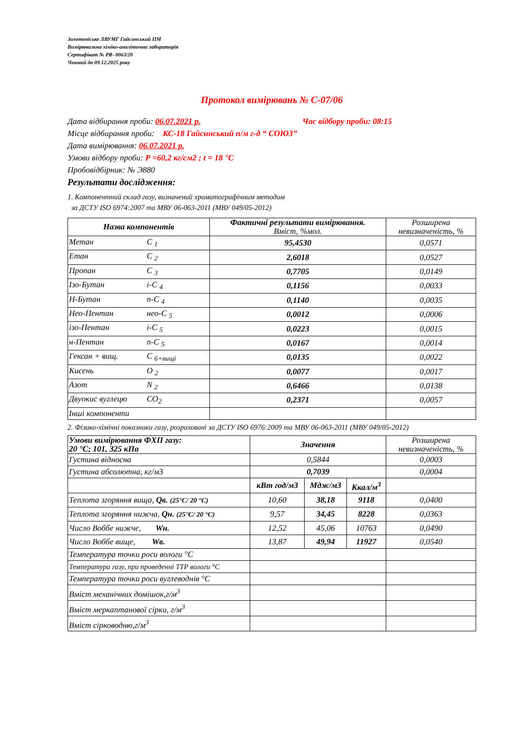Золотоніське ЛВУМГ Гайсинський ПМ
Вимірювальна хіміко-аналітична лабораторія
Сертифікат № РЯ- 0063/20
Чинний до 09.12.2025 року
Протокол вимірювань № С-07/06
Дата відбирання проби: 06.07.2021 р. Час відбору проби: 08:15
Місце відбирання проби: КС-18 Гайсинський п/м г-д “ СОЮЗ”
Дата вимірювання: 06.07.2021 р.
Умови відбору проби: Р =60,2 кг/см2 ; t = 18 °С
Пробовідбірник: № Э880
Результати дослідження:
1. Компонентний склад газу, визначений хроматографічним методом
за ДСТУ ISO 6974:2007 та МВУ 06-063-2011 (МВУ 049/05-2012)
| Назва компонентів | Фактичні результати вимірювання. Вміст, %мол. | Розширена невизначеність, % |
| Метан С <sub>1</sub> | 95,4530 | 0,0571 |
| Етан С <sub>2</sub> | 2,6018 | 0,0527 |
| Пропан С <sub>3</sub> | 0,7705 | 0,0149 |
| Ізо-Бутан і-С <sub>4</sub> | 0,1156 | 0,0033 |
| Н-Бутан n-С <sub>4</sub> | 0,1140 | 0,0035 |
| Нео-Пентан нео-С <sub>5</sub> | 0,0012 | 0,0006 |
| ізо-Пентан і-С <sub>5</sub> | 0,0223 | 0,0015 |
| н-Пентан n-С <sub>5</sub> | 0,0167 | 0,0014 |
| Гексан + вищ. С <sub>6+вищі</sub> | 0,0135 | 0,0022 |
| Кисень О <sub>2</sub> | 0,0077 | 0,0017 |
| Азот N <sub>2</sub> | 0,6466 | 0,0138 |
| Двуокис вуглецю СО<sub>2</sub> | 0,2371 | 0,0057 |
| Інші компоненти | | |
2. Фізико-хімічні показники газу, розраховані за ДСТУ ISO 6976:2009 та МВУ 06-063-2011 (МВУ 049/05-2012)
| Умови вимірювання ФХП газу: 20 °С; 101, 325 кПа | Значення | | | Розширена невизначеність, % |
| Густина відносна | 0,5844 | | | 0,0003 |
| Густина абсолютна, кг/м3 | 0,7039 | | | 0,0004 |
| | кВт год/м3 | Мдж/м3 | Ккал/м<sup>3</sup> | |
| Теплота згоряння вища, Qв. (25°С/ 20 °С) | 10,60 | 38,18 | 9118 | 0,0400 |
| Теплота згоряння нижча, Qн. (25°С/ 20 °С) | 9,57 | 34,45 | 8228 | 0,0363 |
| Число Воббе нижче, Wн. | 12,52 | 45,06 | 10763 | 0,0490 |
| Число Воббе вище, Wв. | 13,87 | 49,94 | 11927 | 0,0540 |
| Температура точки роси вологи °С | | | | |
| Температура газу, при проведенні ТТР вологи °С | | | | |
| Температура точки роси вуглеводнів °С | | | | |
| Вміст механічних домішок,г/м<sup>3</sup> | | | | |
| Вміст меркаптанової сірки, г/м<sup>3</sup> | | | | |
| Вміст сірководню,г/м<sup>3</sup> | | | | |